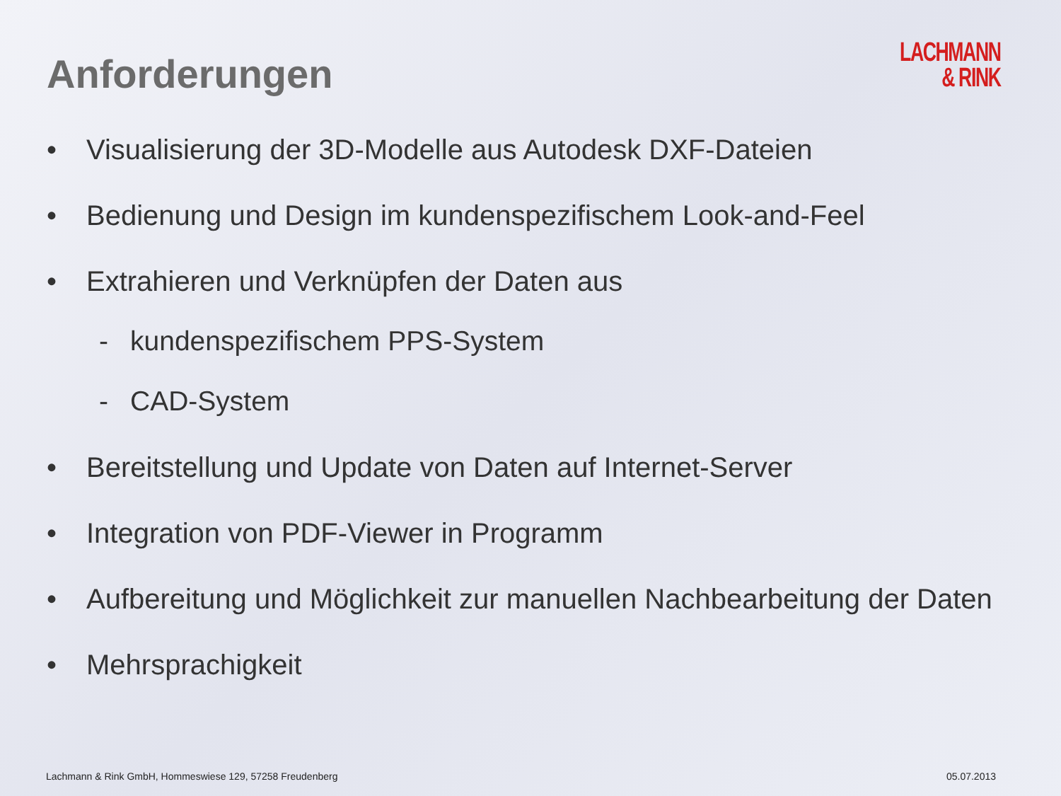LACHMANN
& RINK
Anforderungen
• Visualisierung der 3D-Modelle aus Autodesk DXF-Dateien
• Bedienung und Design im kundenspezifischem Look-and-Feel
• Extrahieren und Verknüpfen der Daten aus
- kundenspezifischem PPS-System
- CAD-System
• Bereitstellung und Update von Daten auf Internet-Server
• Integration von PDF-Viewer in Programm
• Aufbereitung und Möglichkeit zur manuellen Nachbearbeitung der Daten
• Mehrsprachigkeit
Lachmann & Rink GmbH, Hommeswiese 129, 57258 Freudenberg 05.07.2013